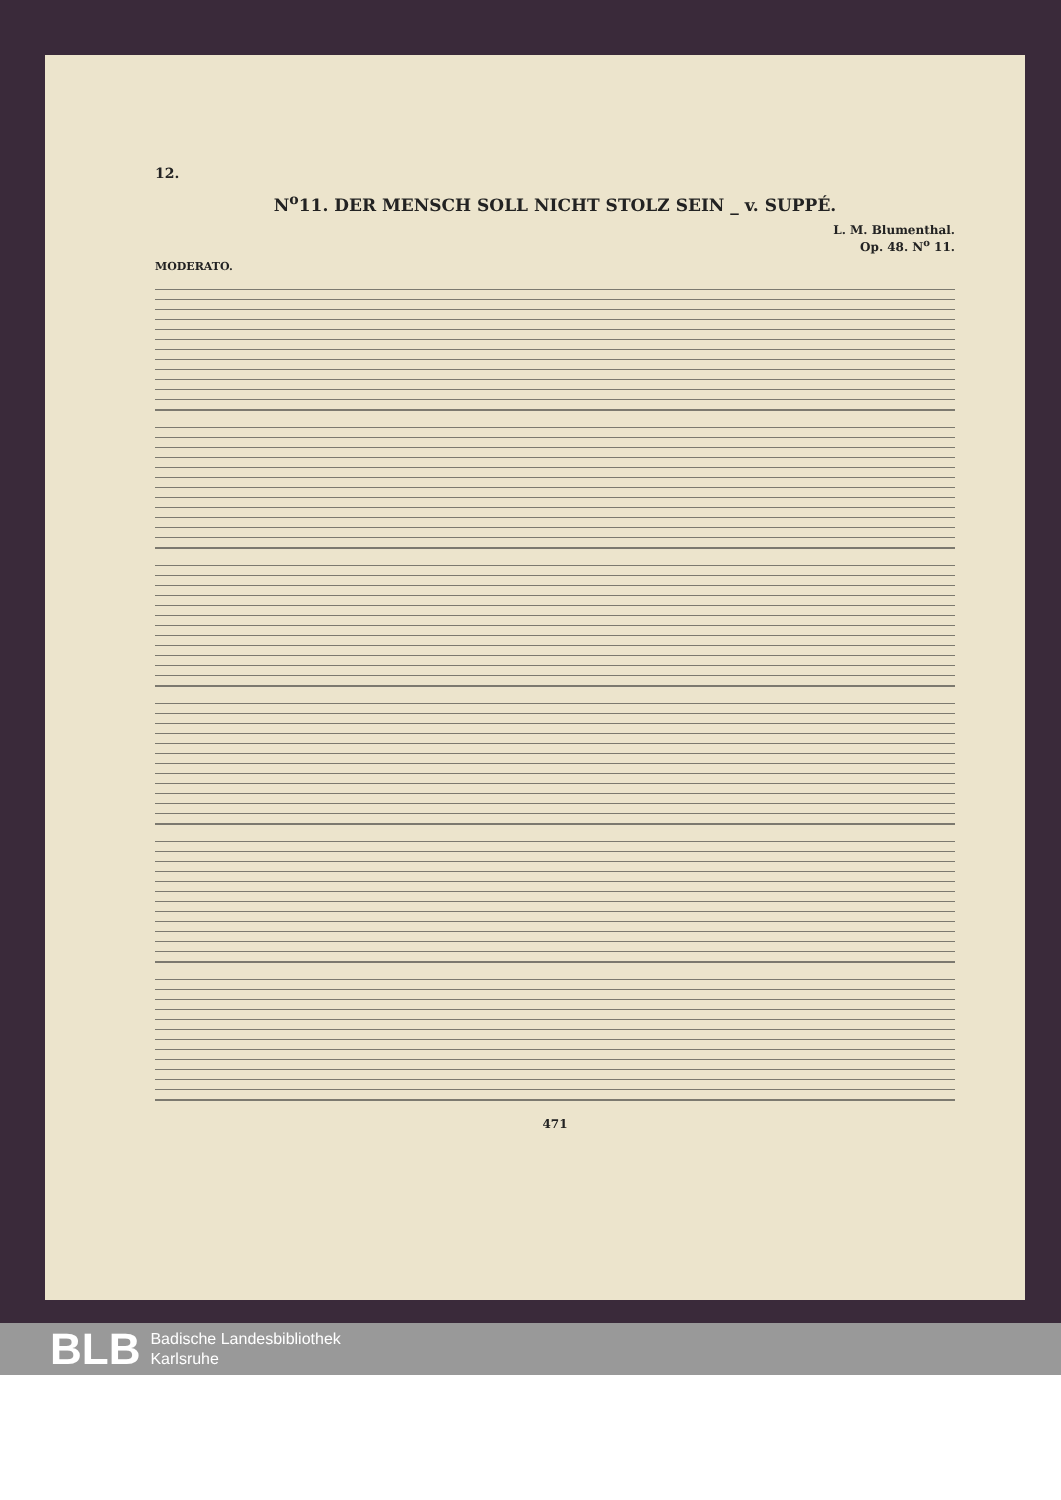12.
N<sup>o</sup>11. DER MENSCH SOLL NICHT STOLZ SEIN _ v. SUPPÉ.
L. M. Blumenthal.
Op. 48. N<sup>o</sup> 11.
MODERATO.
471
BLB Badische Landesbibliothek
Karlsruhe